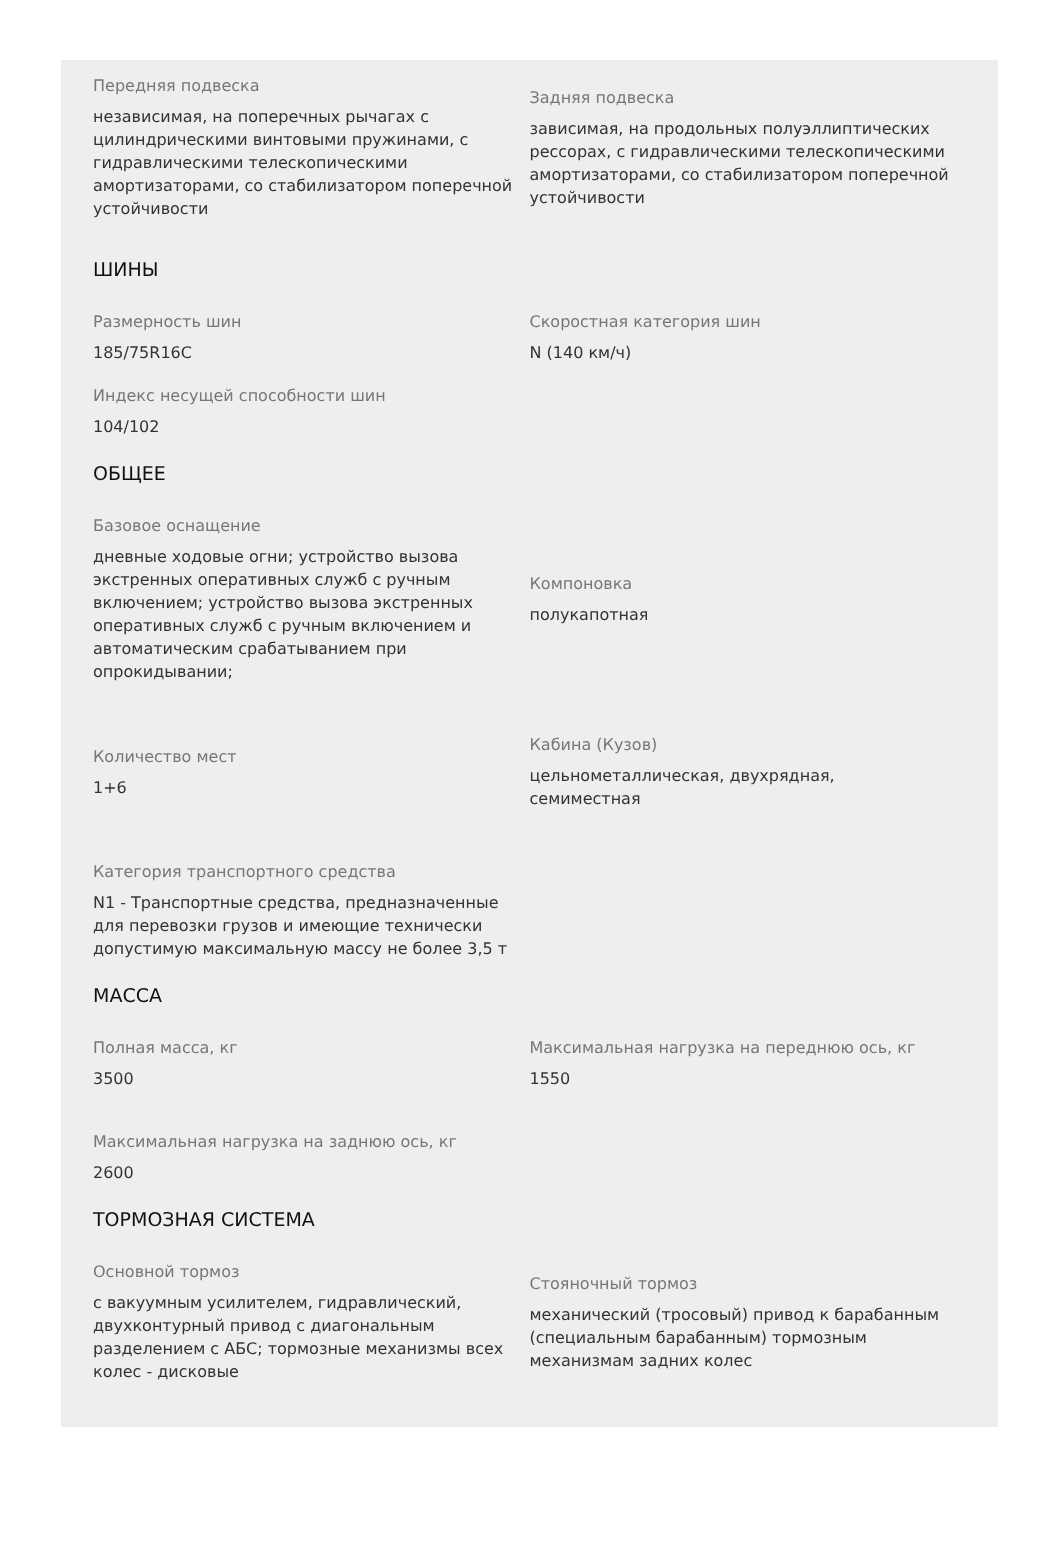Передняя подвеска
независимая, на поперечных рычагах с цилиндрическими винтовыми пружинами, с гидравлическими телескопическими амортизаторами, со стабилизатором поперечной устойчивости
Задняя подвеска
зависимая, на продольных полуэллиптических рессорах, с гидравлическими телескопическими амортизаторами, со стабилизатором поперечной устойчивости
ШИНЫ
Размерность шин
185/75R16C
Скоростная категория шин
N (140 км/ч)
Индекс несущей способности шин
104/102
ОБЩЕЕ
Базовое оснащение
дневные ходовые огни; устройство вызова экстренных оперативных служб с ручным включением; устройство вызова экстренных оперативных служб с ручным включением и автоматическим срабатыванием при опрокидывании;
Компоновка
полукапотная
Количество мест
1+6
Кабина (Кузов)
цельнометаллическая, двухрядная, семиместная
Категория транспортного средства
N1 - Транспортные средства, предназначенные для перевозки грузов и имеющие технически допустимую максимальную массу не более 3,5 т
МАССА
Полная масса, кг
3500
Максимальная нагрузка на переднюю ось, кг
1550
Максимальная нагрузка на заднюю ось, кг
2600
ТОРМОЗНАЯ СИСТЕМА
Основной тормоз
с вакуумным усилителем, гидравлический, двухконтурный привод с диагональным разделением с АБС; тормозные механизмы всех колес - дисковые
Стояночный тормоз
механический (тросовый) привод к барабанным (специальным барабанным) тормозным механизмам задних колес